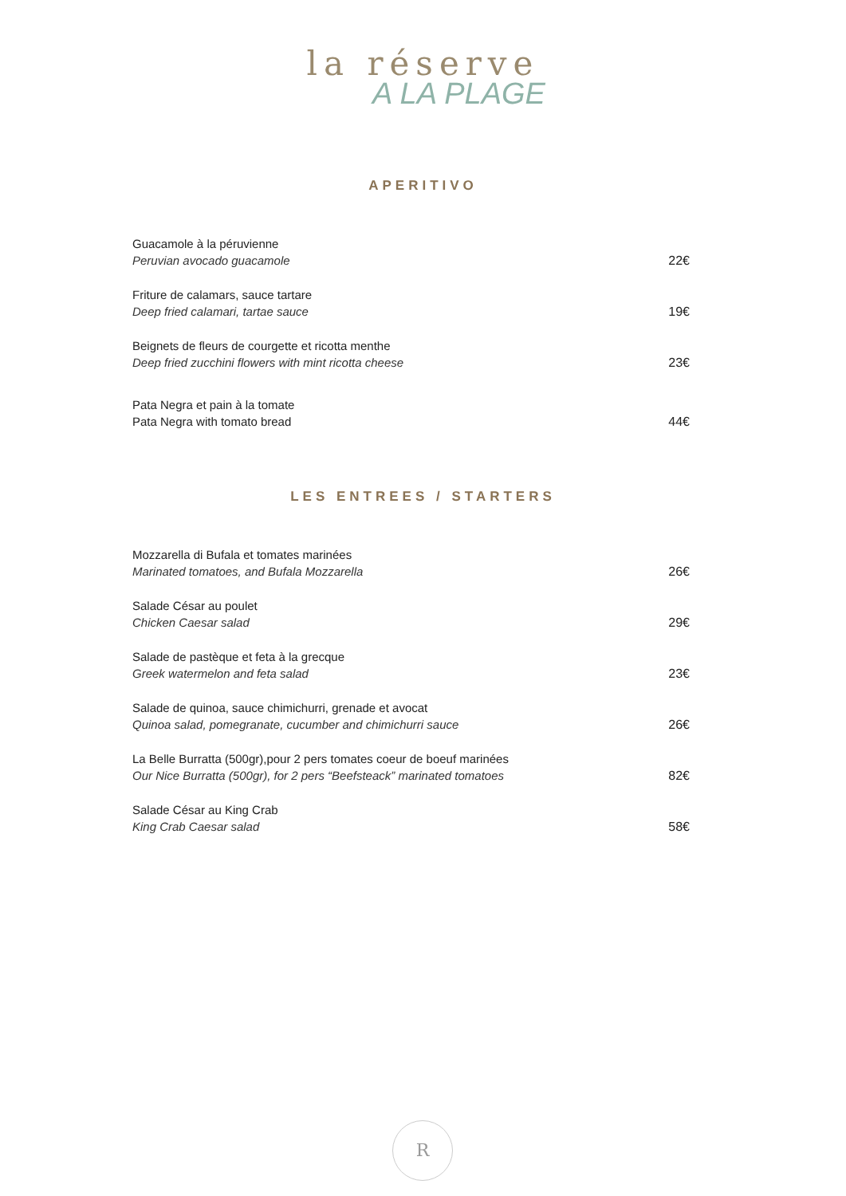la réserve
A LA PLAGE
APERITIVO
Guacamole à la péruvienne
Peruvian avocado guacamole
22€
Friture de calamars, sauce tartare
Deep fried calamari, tartae sauce
19€
Beignets de fleurs de courgette et ricotta menthe
Deep fried zucchini flowers with mint ricotta cheese
23€
Pata Negra et pain à la tomate
Pata Negra with tomato bread
44€
LES ENTREES / STARTERS
Mozzarella di Bufala et tomates marinées
Marinated tomatoes, and Bufala Mozzarella
26€
Salade César au poulet
Chicken Caesar salad
29€
Salade de pastèque et feta à la grecque
Greek watermelon and feta salad
23€
Salade de quinoa, sauce chimichurri, grenade et avocat
Quinoa salad, pomegranate, cucumber and chimichurri sauce
26€
La Belle Burratta (500gr),pour 2 pers tomates coeur de boeuf marinées
Our Nice Burratta (500gr), for 2 pers “Beefsteack” marinated tomatoes
82€
Salade César au King Crab
King Crab Caesar salad
58€
R